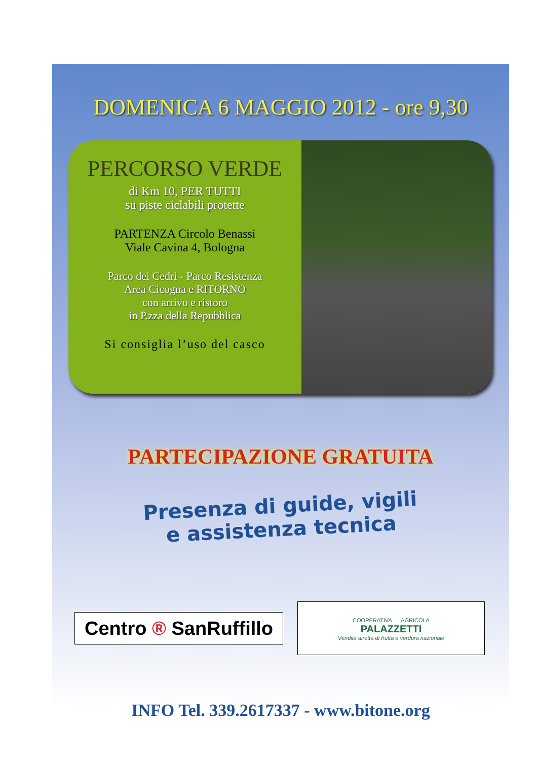DOMENICA 6 MAGGIO 2012 - ore 9,30
PERCORSO VERDE
di Km 10, PER TUTTI
su piste ciclabili protette
PARTENZA Circolo Benassi
Viale Cavina 4, Bologna
Parco dei Cedri - Parco Resistenza
Area Cicogna e RITORNO
con arrivo e ristoro
in P.zza della Repubblica
Si consiglia l’uso del casco
PARTECIPAZIONE GRATUITA
Presenza di guide, vigili
e assistenza tecnica
Centro ® SanRuffillo
COOPERATIVA AGRICOLA
PALAZZETTI
Vendita diretta di frutta e verdura nazionale
INFO Tel. 339.2617337 - www.bitone.org